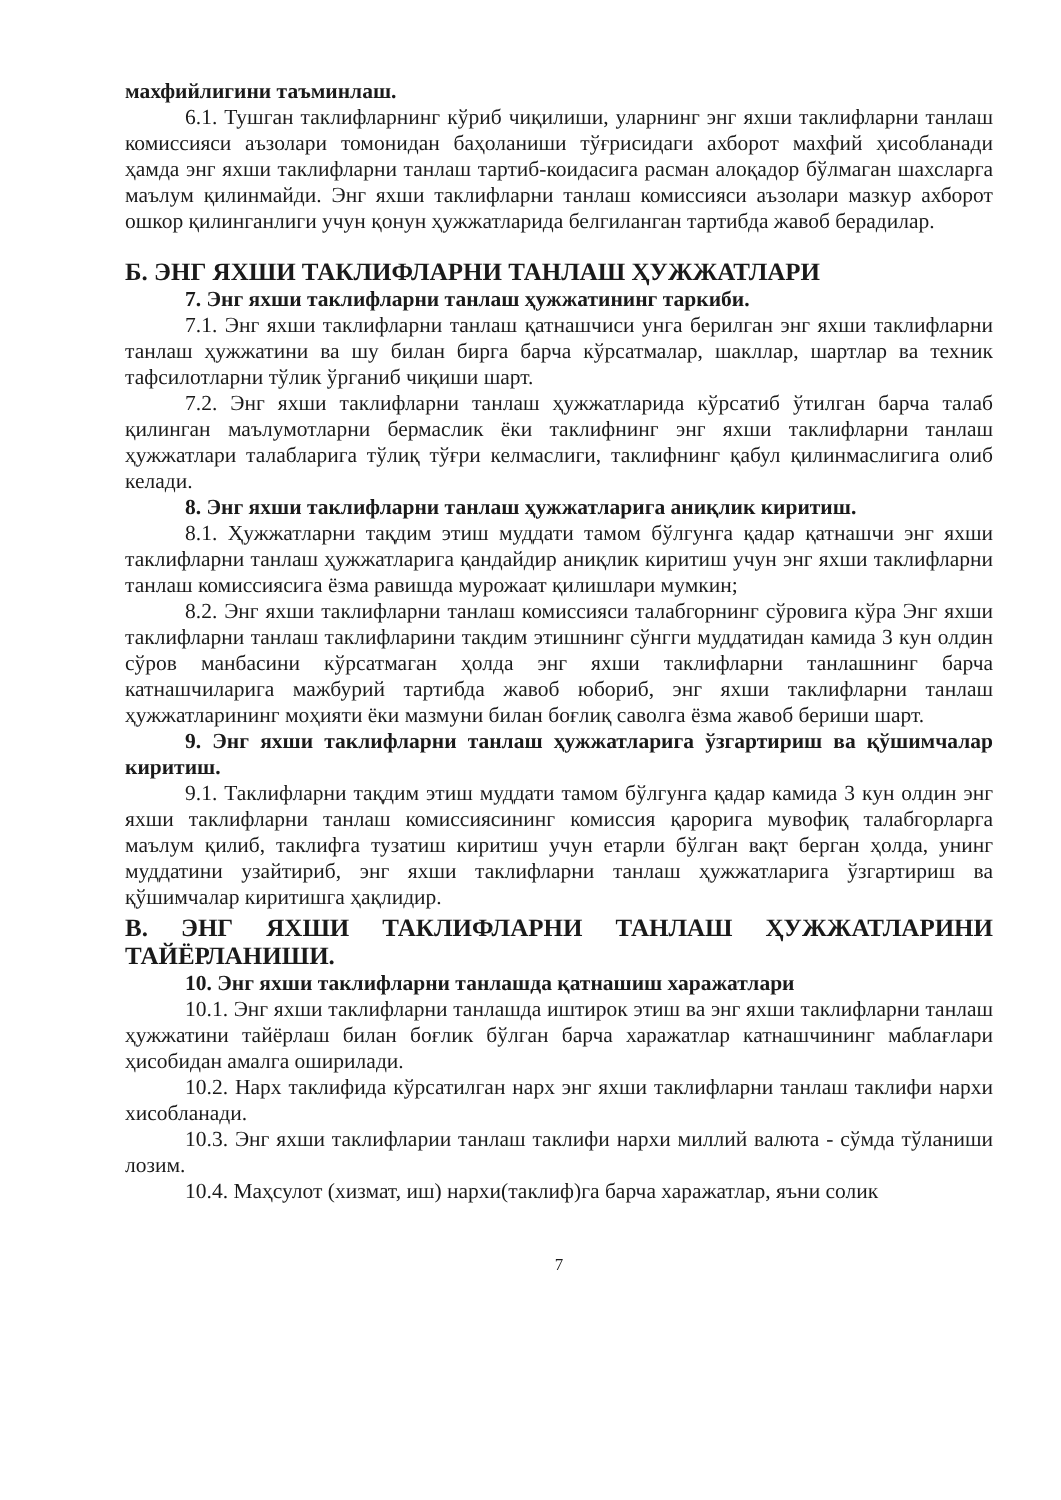махфийлигини таъминлаш.
6.1. Тушган таклифларнинг кўриб чиқилиши, уларнинг энг яхши таклифларни танлаш комиссияси аъзолари томонидан баҳоланиши тўғрисидаги ахборот махфий ҳисобланади ҳамда энг яхши таклифларни танлаш тартиб-коидасига расман алоқадор бўлмаган шахсларга маълум қилинмайди. Энг яхши таклифларни танлаш комиссияси аъзолари мазкур ахборот ошкор қилинганлиги учун қонун ҳужжатларида белгиланган тартибда жавоб берадилар.
Б. ЭНГ ЯХШИ ТАКЛИФЛАРНИ ТАНЛАШ ҲУЖЖАТЛАРИ
7. Энг яхши таклифларни танлаш ҳужжатининг таркиби.
7.1. Энг яхши таклифларни танлаш қатнашчиси унга берилган энг яхши таклифларни танлаш ҳужжатини ва шу билан бирга барча кўрсатмалар, шакллар, шартлар ва техник тафсилотларни тўлик ўрганиб чиқиши шарт.
7.2. Энг яхши таклифларни танлаш ҳужжатларида кўрсатиб ўтилган барча талаб қилинган маълумотларни бермаслик ёки таклифнинг энг яхши таклифларни танлаш ҳужжатлари талабларига тўлиқ тўғри келмаслиги, таклифнинг қабул қилинмаслигига олиб келади.
8. Энг яхши таклифларни танлаш ҳужжатларига аниқлик киритиш.
8.1. Ҳужжатларни тақдим этиш муддати тамом бўлгунга қадар қатнашчи энг яхши таклифларни танлаш ҳужжатларига қандайдир аниқлик киритиш учун энг яхши таклифларни танлаш комиссиясига ёзма равишда мурожаат қилишлари мумкин;
8.2. Энг яхши таклифларни танлаш комиссияси талабгорнинг сўровига кўра Энг яхши таклифларни танлаш таклифларини такдим этишнинг сўнгги муддатидан камида 3 кун олдин сўров манбасини кўрсатмаган ҳолда энг яхши таклифларни танлашнинг барча катнашчиларига мажбурий тартибда жавоб юбориб, энг яхши таклифларни танлаш ҳужжатларининг моҳияти ёки мазмуни билан боғлиқ саволга ёзма жавоб бериши шарт.
9. Энг яхши таклифларни танлаш ҳужжатларига ўзгартириш ва қўшимчалар киритиш.
9.1. Таклифларни тақдим этиш муддати тамом бўлгунга қадар камида 3 кун олдин энг яхши таклифларни танлаш комиссиясининг комиссия қарорига мувофиқ талабгорларга маълум қилиб, таклифга тузатиш киритиш учун етарли бўлган вақт берган ҳолда, унинг муддатини узайтириб, энг яхши таклифларни танлаш ҳужжатларига ўзгартириш ва қўшимчалар киритишга ҳақлидир.
В. ЭНГ ЯХШИ ТАКЛИФЛАРНИ ТАНЛАШ ҲУЖЖАТЛАРИНИ ТАЙЁРЛАНИШИ.
10. Энг яхши таклифларни танлашда қатнашиш харажатлари
10.1. Энг яхши таклифларни танлашда иштирок этиш ва энг яхши таклифларни танлаш ҳужжатини тайёрлаш билан боғлик бўлган барча харажатлар катнашчининг маблағлари ҳисобидан амалга оширилади.
10.2. Нарх таклифида кўрсатилган нарх энг яхши таклифларни танлаш таклифи нархи хисобланади.
10.3. Энг яхши таклифларии танлаш таклифи нархи миллий валюта - сўмда тўланиши лозим.
10.4. Маҳсулот (хизмат, иш) нархи(таклиф)га барча харажатлар, яъни солик
7